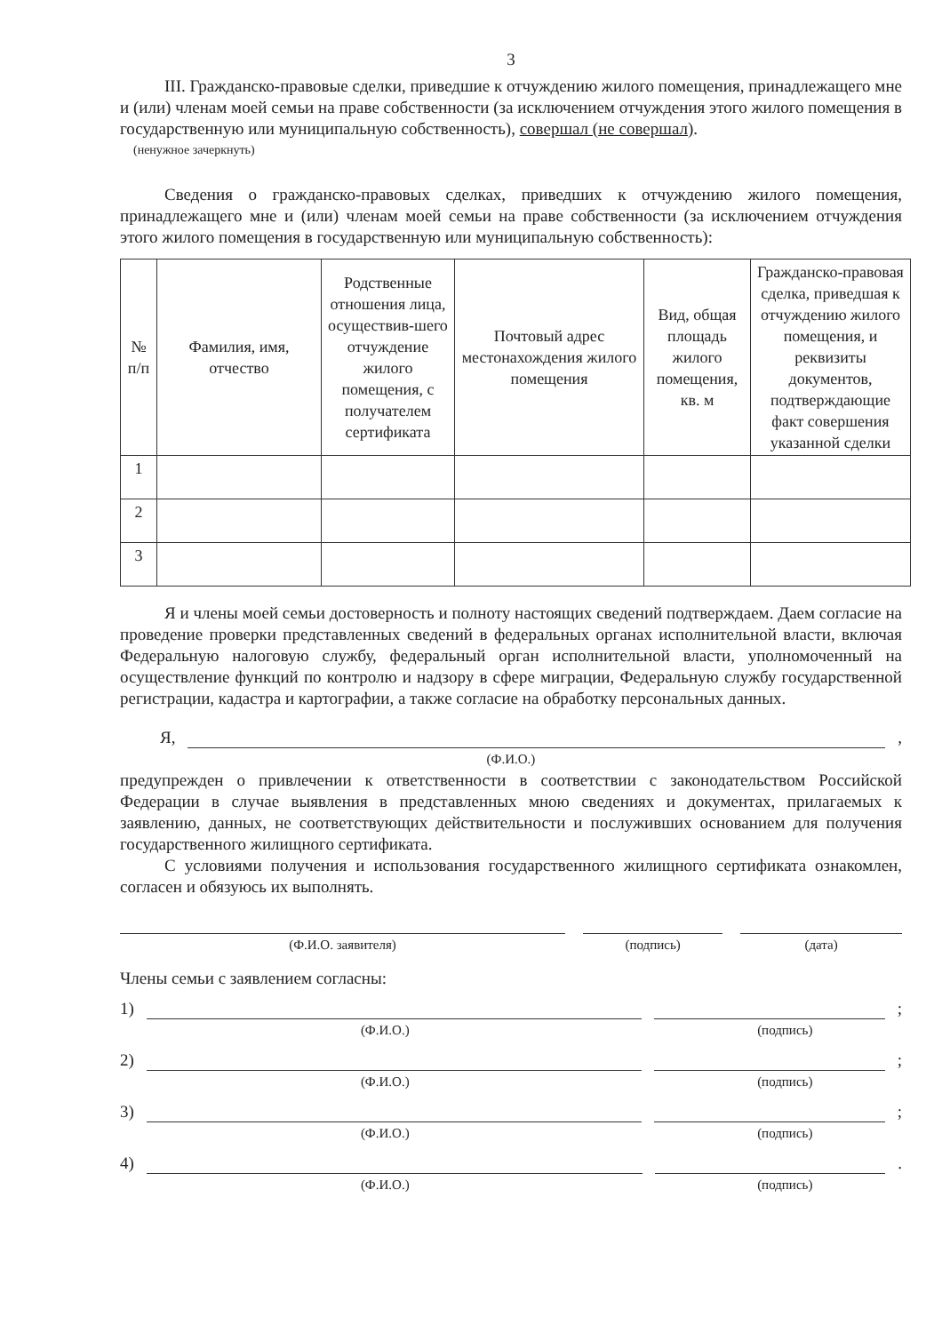3
III. Гражданско-правовые сделки, приведшие к отчуждению жилого помещения, принадлежащего мне и (или) членам моей семьи на праве собственности (за исключением отчуждения этого жилого помещения в государственную или муниципальную собственность), совершал (не совершал).
(ненужное зачеркнуть)
Сведения о гражданско-правовых сделках, приведших к отчуждению жилого помещения, принадлежащего мне и (или) членам моей семьи на праве собственности (за исключением отчуждения этого жилого помещения в государственную или муниципальную собственность):
| № п/п | Фамилия, имя, отчество | Родственные отношения лица, осуществив-шего отчуждение жилого помещения, с получателем сертификата | Почтовый адрес местонахождения жилого помещения | Вид, общая площадь жилого помещения, кв. м | Гражданско-правовая сделка, приведшая к отчуждению жилого помещения, и реквизиты документов, подтверждающие факт совершения указанной сделки |
| --- | --- | --- | --- | --- | --- |
| 1 | | | | | |
| 2 | | | | | |
| 3 | | | | | |
Я и члены моей семьи достоверность и полноту настоящих сведений подтверждаем. Даем согласие на проведение проверки представленных сведений в федеральных органах исполнительной власти, включая Федеральную налоговую службу, федеральный орган исполнительной власти, уполномоченный на осуществление функций по контролю и надзору в сфере миграции, Федеральную службу государственной регистрации, кадастра и картографии, а также согласие на обработку персональных данных.
Я,
,
(Ф.И.О.)
предупрежден о привлечении к ответственности в соответствии с законодательством Российской Федерации в случае выявления в представленных мною сведениях и документах, прилагаемых к заявлению, данных, не соответствующих действительности и послуживших основанием для получения государственного жилищного сертификата.
С условиями получения и использования государственного жилищного сертификата ознакомлен, согласен и обязуюсь их выполнять.
(Ф.И.О. заявителя) (подпись) (дата)
Члены семьи с заявлением согласны:
1)
;
(Ф.И.О.) (подпись)
2)
;
(Ф.И.О.) (подпись)
3)
;
(Ф.И.О.) (подпись)
4)
.
(Ф.И.О.) (подпись)